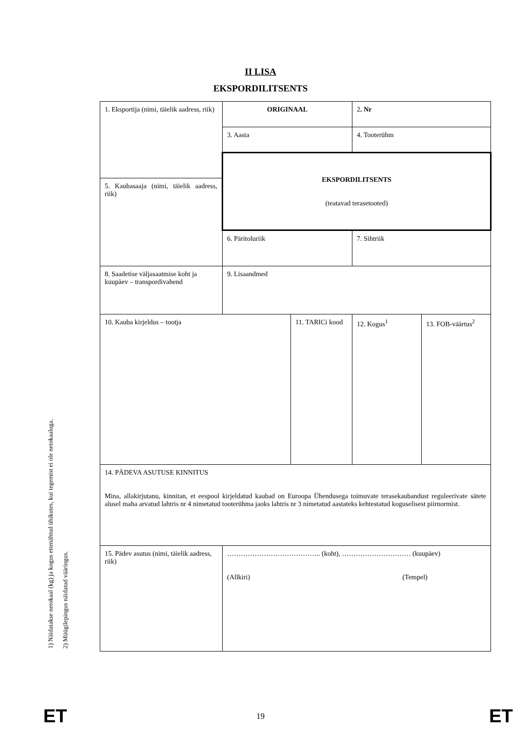II LISA
EKSPORDILITSENTS
1) Näidatakse netokaal (kg) ja kogus ettenähtud ühikutes, kui tegemist ei ole netokaaluga.
2) Müügilepingus näidatud vääringus.
| 1. Eksportija (nimi, täielik aadress, riik) | ORIGINAAL | | 2 . Nr | |
| | 3. Aasta | | 4. Tooterühm | |
| | EKSPORDILITSENTS (teatavad terasetooted) | | | |
| 5. Kaubasaaja (nimi, täielik aadress, riik) | | | | |
| | 6. Päritoluriik | | 7. Sihtriik | |
| 8. Saadetise väljasaatmise koht ja kuupäev – transpordivahend | 9. Lisaandmed | | | |
| 10. Kauba kirjeldus – tootja | | 11. TARICi kood | 12. Kogus<sup>1</sup> | 13. FOB-väärtus<sup>2</sup> |
| 14. PÄDEVA ASUTUSE KINNITUS Mina, allakirjutanu, kinnitan, et eespool kirjeldatud kaubad on Euroopa Ühendusega toimuvate terasekaubandust reguleerivate sätete alusel maha arvatud lahtris nr 4 nimetatud tooterühma jaoks lahtris nr 3 nimetatud aastateks kehtestatud koguselisest piirnormist. | | | | |
| 15. Pädev asutus (nimi, täielik aadress, riik) | ………………………………….. (koht), ………………………… (kuupäev) (Allkiri) (Tempel) | | | |
ET
19
ET